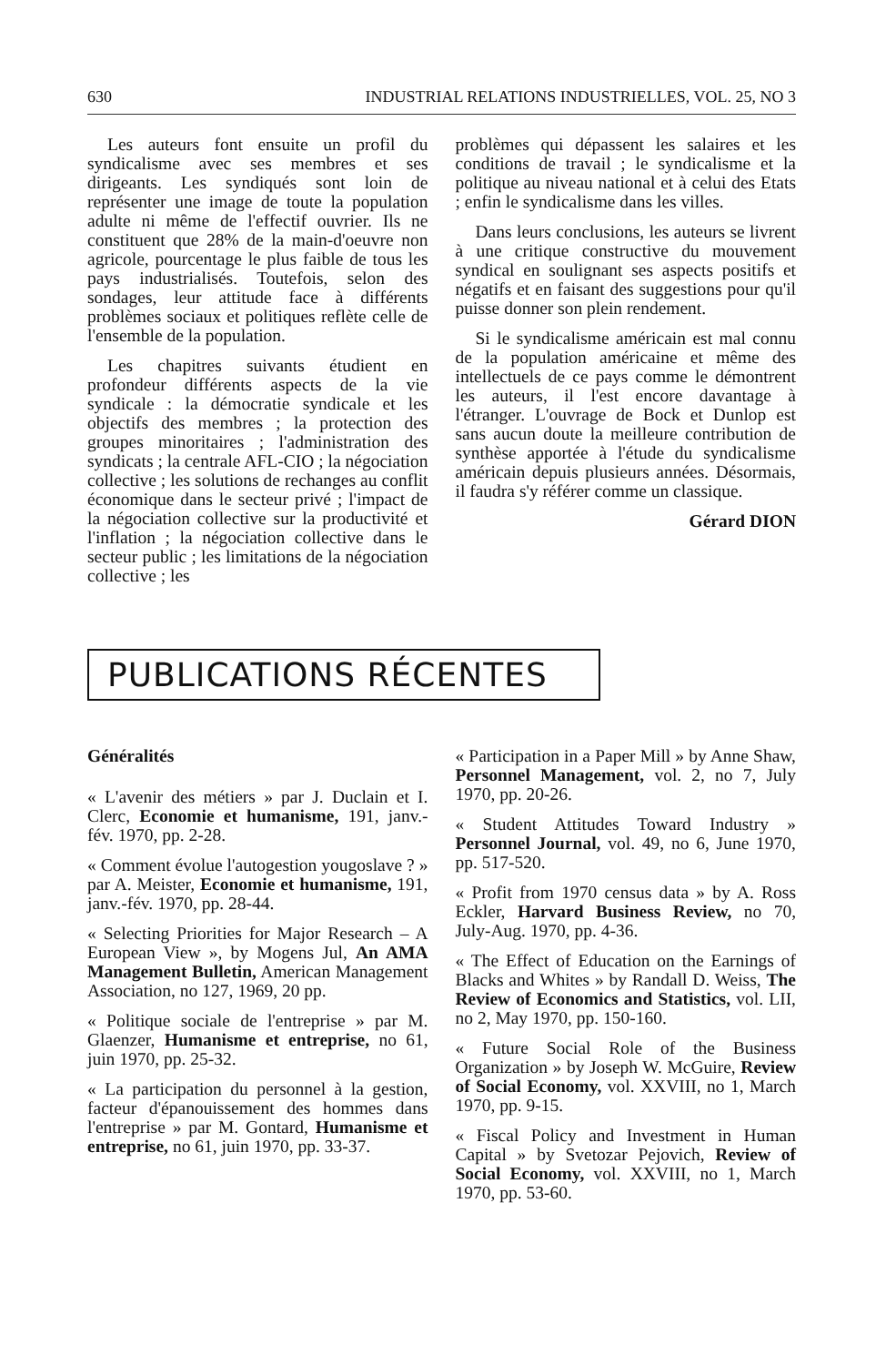630 INDUSTRIAL RELATIONS INDUSTRIELLES, VOL. 25, NO 3
Les auteurs font ensuite un profil du syndicalisme avec ses membres et ses dirigeants. Les syndiqués sont loin de représenter une image de toute la population adulte ni même de l'effectif ouvrier. Ils ne constituent que 28% de la main-d'oeuvre non agricole, pourcentage le plus faible de tous les pays industrialisés. Toutefois, selon des sondages, leur attitude face à différents problèmes sociaux et politiques reflète celle de l'ensemble de la population.
Les chapitres suivants étudient en profondeur différents aspects de la vie syndicale : la démocratie syndicale et les objectifs des membres ; la protection des groupes minoritaires ; l'administration des syndicats ; la centrale AFL-CIO ; la négociation collective ; les solutions de rechanges au conflit économique dans le secteur privé ; l'impact de la négociation collective sur la productivité et l'inflation ; la négociation collective dans le secteur public ; les limitations de la négociation collective ; les
problèmes qui dépassent les salaires et les conditions de travail ; le syndicalisme et la politique au niveau national et à celui des Etats ; enfin le syndicalisme dans les villes.
Dans leurs conclusions, les auteurs se livrent à une critique constructive du mouvement syndical en soulignant ses aspects positifs et négatifs et en faisant des suggestions pour qu'il puisse donner son plein rendement.
Si le syndicalisme américain est mal connu de la population américaine et même des intellectuels de ce pays comme le démontrent les auteurs, il l'est encore davantage à l'étranger. L'ouvrage de Bock et Dunlop est sans aucun doute la meilleure contribution de synthèse apportée à l'étude du syndicalisme américain depuis plusieurs années. Désormais, il faudra s'y référer comme un classique.
Gérard DION
PUBLICATIONS RÉCENTES
Généralités
« L'avenir des métiers » par J. Duclain et I. Clerc, Economie et humanisme, 191, janv.-fév. 1970, pp. 2-28.
« Comment évolue l'autogestion yougoslave ? » par A. Meister, Economie et humanisme, 191, janv.-fév. 1970, pp. 28-44.
« Selecting Priorities for Major Research – A European View », by Mogens Jul, An AMA Management Bulletin, American Management Association, no 127, 1969, 20 pp.
« Politique sociale de l'entreprise » par M. Glaenzer, Humanisme et entreprise, no 61, juin 1970, pp. 25-32.
« La participation du personnel à la gestion, facteur d'épanouissement des hommes dans l'entreprise » par M. Gontard, Humanisme et entreprise, no 61, juin 1970, pp. 33-37.
« Participation in a Paper Mill » by Anne Shaw, Personnel Management, vol. 2, no 7, July 1970, pp. 20-26.
« Student Attitudes Toward Industry » Personnel Journal, vol. 49, no 6, June 1970, pp. 517-520.
« Profit from 1970 census data » by A. Ross Eckler, Harvard Business Review, no 70, July-Aug. 1970, pp. 4-36.
« The Effect of Education on the Earnings of Blacks and Whites » by Randall D. Weiss, The Review of Economics and Statistics, vol. LII, no 2, May 1970, pp. 150-160.
« Future Social Role of the Business Organization » by Joseph W. McGuire, Review of Social Economy, vol. XXVIII, no 1, March 1970, pp. 9-15.
« Fiscal Policy and Investment in Human Capital » by Svetozar Pejovich, Review of Social Economy, vol. XXVIII, no 1, March 1970, pp. 53-60.